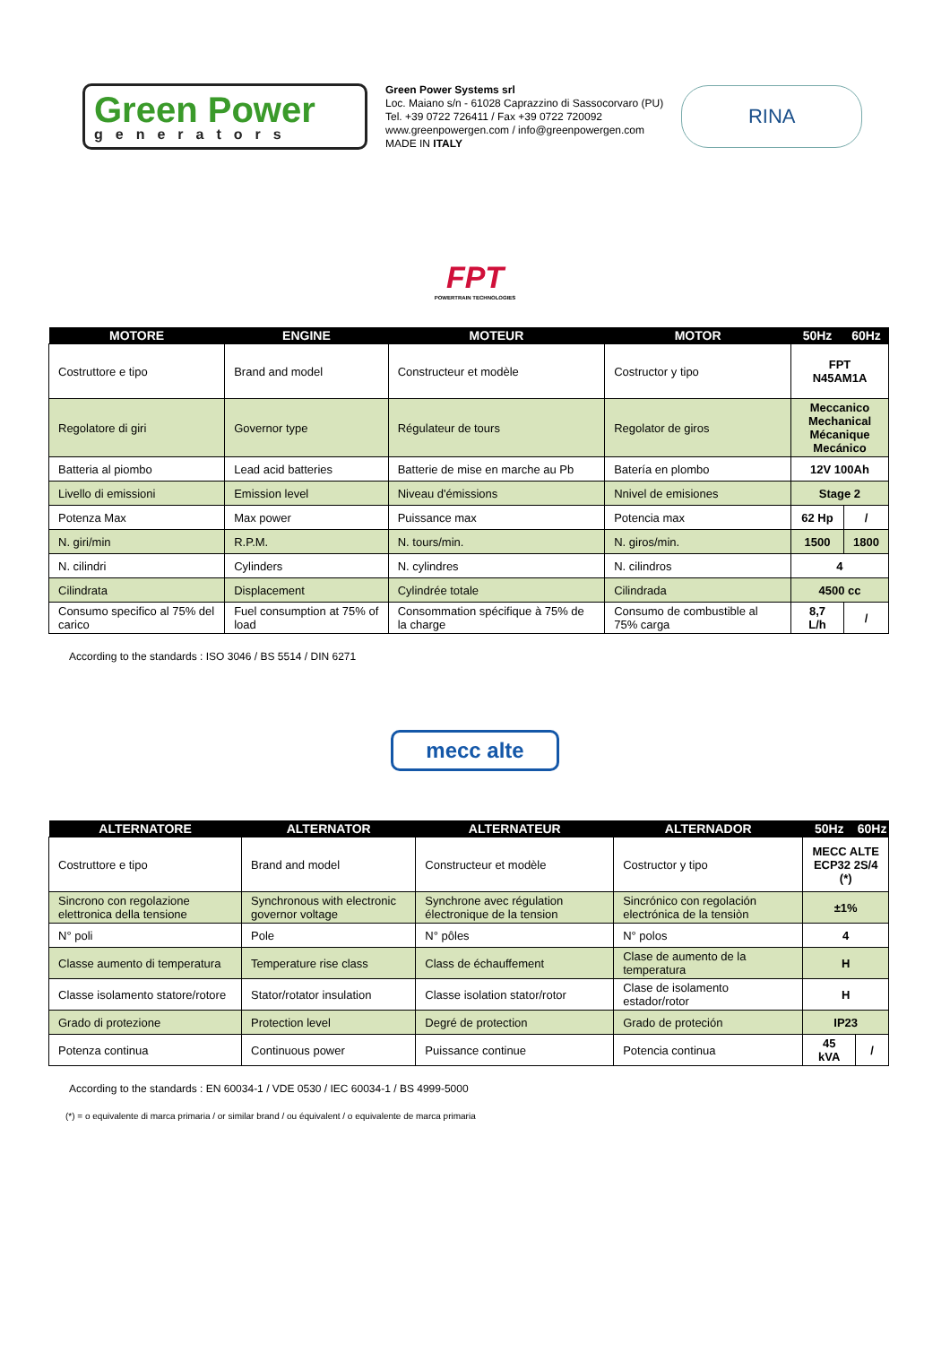Green Power
generators
Green Power Systems srl
Loc. Maiano s/n - 61028 Caprazzino di Sassocorvaro (PU)
Tel. +39 0722 726411 / Fax +39 0722 720092
www.greenpowergen.com / info@greenpowergen.com
MADE IN ITALY
RINA
FPT
POWERTRAIN TECHNOLOGIES
| MOTORE | ENGINE | MOTEUR | MOTOR | 50Hz | 60Hz |
| --- | --- | --- | --- | --- | --- |
| Costruttore e tipo | Brand and model | Constructeur et modèle | Costructor y tipo | FPT N45AM1A | |
| Regolatore di giri | Governor type | Régulateur de tours | Regolator de giros | Meccanico Mechanical Mécanique Mecánico | |
| Batteria al piombo | Lead acid batteries | Batterie de mise en marche au Pb | Batería en plombo | 12V 100Ah | |
| Livello di emissioni | Emission level | Niveau d'émissions | Nnivel de emisiones | Stage 2 | |
| Potenza Max | Max power | Puissance max | Potencia max | 62 Hp | / |
| N. giri/min | R.P.M. | N. tours/min. | N. giros/min. | 1500 | 1800 |
| N. cilindri | Cylinders | N. cylindres | N. cilindros | 4 | |
| Cilindrata | Displacement | Cylindrée totale | Cilindrada | 4500 cc | |
| Consumo specifico al 75% del carico | Fuel consumption at 75% of load | Consommation spécifique à 75% de la charge | Consumo de combustible al 75% carga | 8,7 L/h | / |
According to the standards : ISO 3046 / BS 5514 / DIN 6271
mecc alte
| ALTERNATORE | ALTERNATOR | ALTERNATEUR | ALTERNADOR | 50Hz | 60Hz |
| --- | --- | --- | --- | --- | --- |
| Costruttore e tipo | Brand and model | Constructeur et modèle | Costructor y tipo | MECC ALTE ECP32 2S/4 (*) | |
| Sincrono con regolazione elettronica della tensione | Synchronous with electronic governor voltage | Synchrone avec régulation électronique de la tension | Sincrónico con regolación electrónica de la tensiòn | ±1% | |
| N° poli | Pole | N° pôles | N° polos | 4 | |
| Classe aumento di temperatura | Temperature rise class | Class de échauffement | Clase de aumento de la temperatura | H | |
| Classe isolamento statore/rotore | Stator/rotator insulation | Classe isolation stator/rotor | Clase de isolamento estador/rotor | H | |
| Grado di protezione | Protection level | Degré de protection | Grado de proteción | IP23 | |
| Potenza continua | Continuous power | Puissance continue | Potencia continua | 45 kVA | / |
According to the standards : EN 60034-1 / VDE 0530 / IEC 60034-1 / BS 4999-5000
(*) = o equivalente di marca primaria / or similar brand / ou équivalent / o equivalente de marca primaria